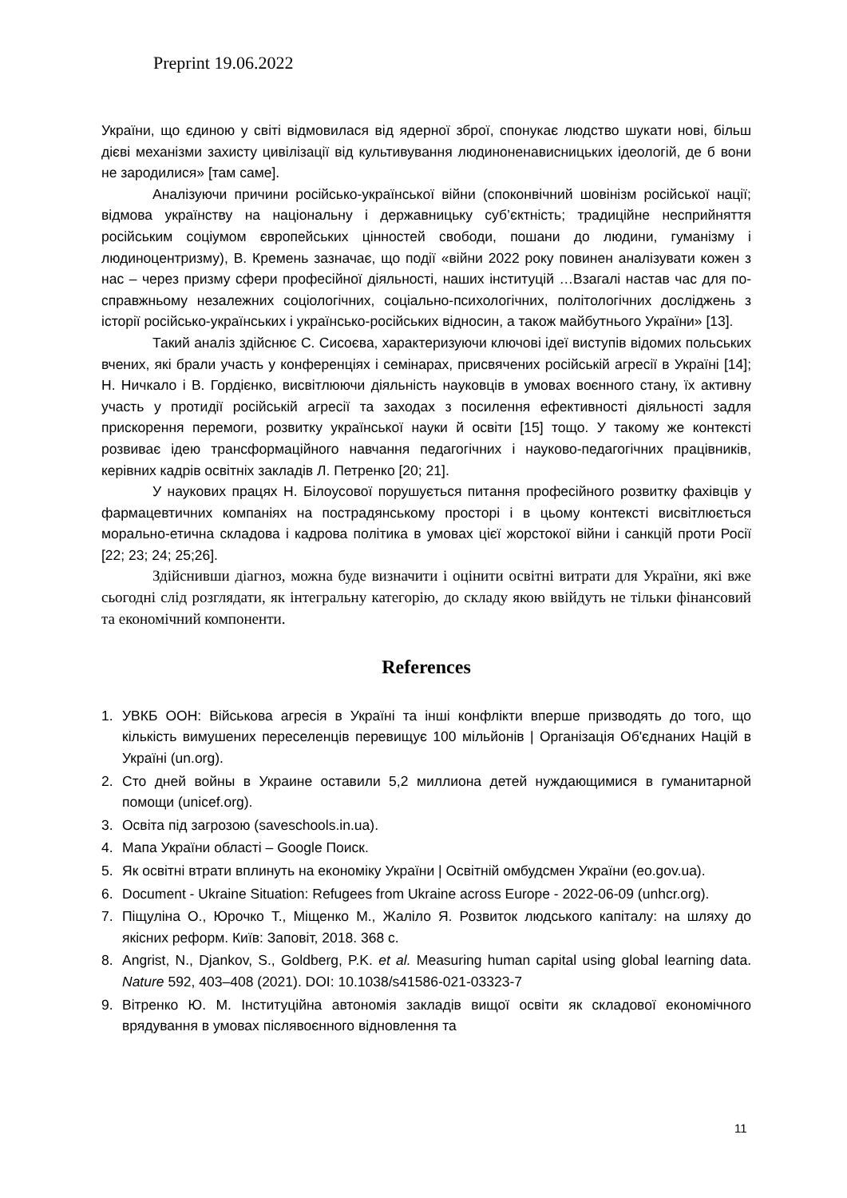Preprint 19.06.2022
України, що єдиною у світі відмовилася від ядерної зброї, спонукає людство шукати нові, більш дієві механізми захисту цивілізації від культивування людиноненависницьких ідеологій, де б вони не зародилися» [там саме].
Аналізуючи причини російсько-української війни (споконвічний шовінізм російської нації; відмова українству на національну і державницьку суб’єктність; традиційне несприйняття російським соціумом європейських цінностей свободи, пошани до людини, гуманізму і людиноцентризму), В. Кремень зазначає, що події «війни 2022 року повинен аналізувати кожен з нас – через призму сфери професійної діяльності, наших інституцій …Взагалі настав час для по-справжньому незалежних соціологічних, соціально-психологічних, політологічних досліджень з історії російсько-українських і українсько-російських відносин, а також майбутнього України» [13].
Такий аналіз здійснює С. Сисоєва, характеризуючи ключові ідеї виступів відомих польських вчених, які брали участь у конференціях і семінарах, присвячених російській агресії в Україні [14]; Н. Ничкало і В. Гордієнко, висвітлюючи діяльність науковців в умовах воєнного стану, їх активну участь у протидії російській агресії та заходах з посилення ефективності діяльності задля прискорення перемоги, розвитку української науки й освіти [15] тощо. У такому же контексті розвиває ідею трансформаційного навчання педагогічних і науково-педагогічних працівників, керівних кадрів освітніх закладів Л. Петренко [20; 21].
У наукових працях Н. Білоусової порушується питання професійного розвитку фахівців у фармацевтичних компаніях на пострадянському просторі і в цьому контексті висвітлюється морально-етична складова і кадрова політика в умовах цієї жорстокої війни і санкцій проти Росії [22; 23; 24; 25;26].
Здійснивши діагноз, можна буде визначити і оцінити освітні витрати для України, які вже сьогодні слід розглядати, як інтегральну категорію, до складу якою ввійдуть не тільки фінансовий та економічний компоненти.
References
1. УВКБ ООН: Військова агресія в Україні та інші конфлікти вперше призводять до того, що кількість вимушених переселенців перевищує 100 мільйонів | Організація Об'єднаних Націй в Україні (un.org).
2. Сто дней войны в Украине оставили 5,2 миллиона детей нуждающимися в гуманитарной помощи (unicef.org).
3. Освіта під загрозою (saveschools.in.ua).
4. Мапа України області – Google Поиск.
5. Як освітні втрати вплинуть на економіку України | Освітній омбудсмен України (eo.gov.ua).
6. Document - Ukraine Situation: Refugees from Ukraine across Europe - 2022-06-09 (unhcr.org).
7. Піщуліна О., Юрочко Т., Міщенко М., Жаліло Я. Розвиток людського капіталу: на шляху до якісних реформ. Київ: Заповіт, 2018. 368 с.
8. Angrist, N., Djankov, S., Goldberg, P.K. et al. Measuring human capital using global learning data. Nature 592, 403–408 (2021). DOI: 10.1038/s41586-021-03323-7
9. Вітренко Ю. М. Інституційна автономія закладів вищої освіти як складової економічного врядування в умовах післявоєнного відновлення та
11